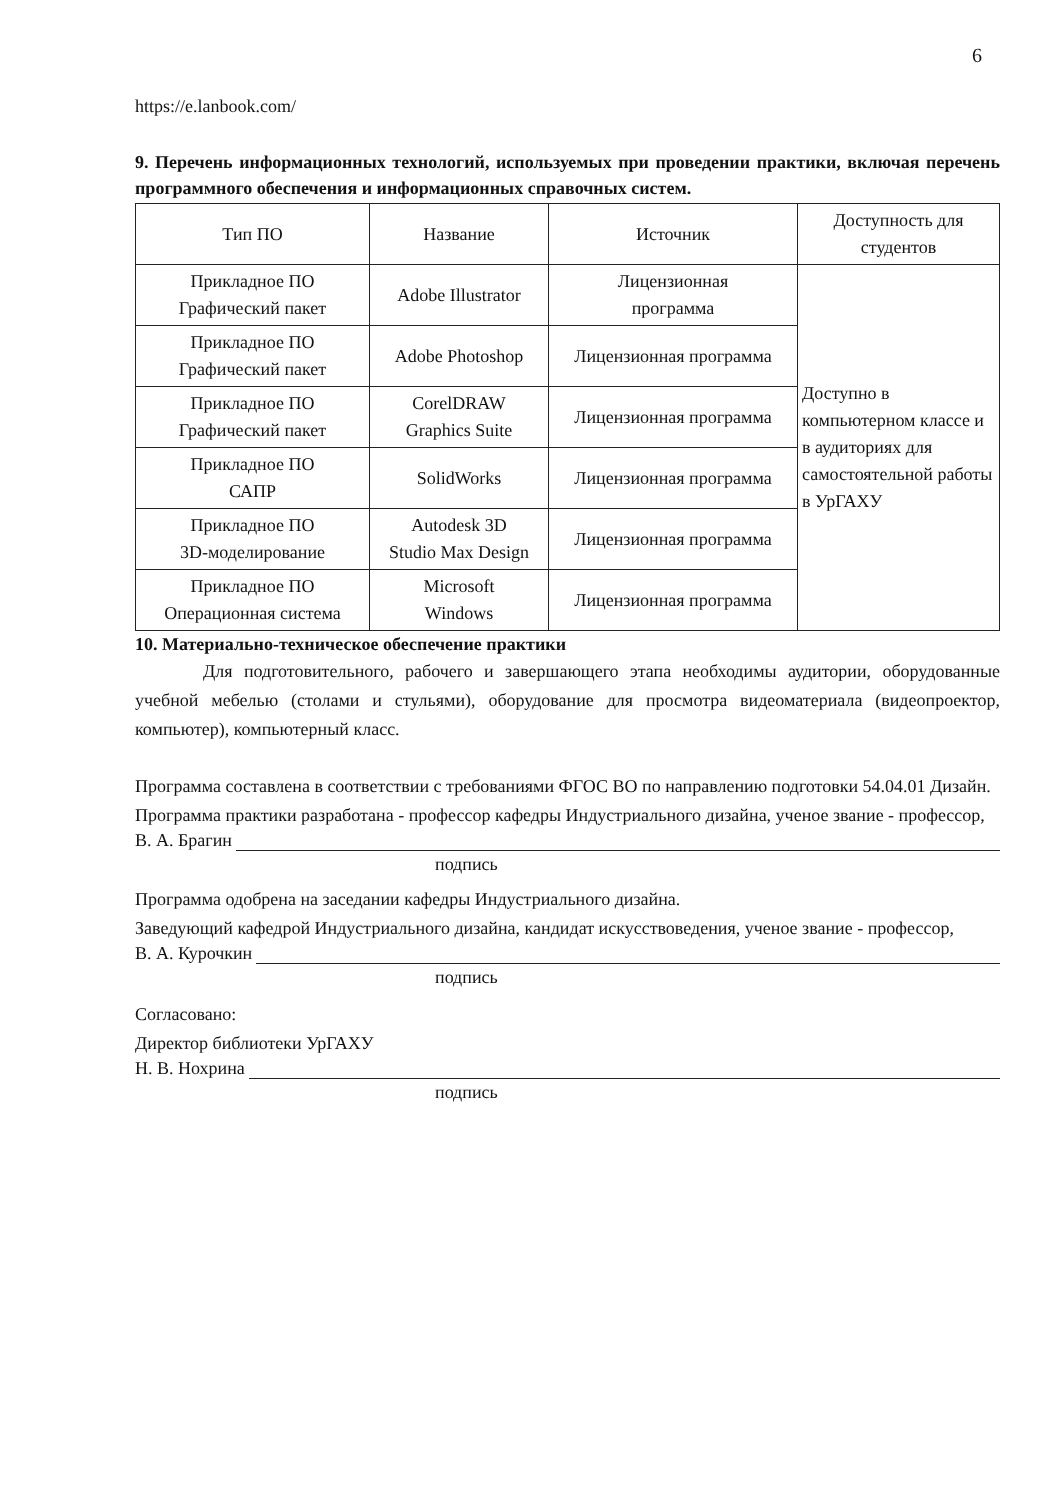6
https://e.lanbook.com/
9. Перечень информационных технологий, используемых при проведении практики, включая перечень программного обеспечения и информационных справочных систем.
| Тип ПО | Название | Источник | Доступность для студентов |
| Прикладное ПО Графический пакет | Adobe Illustrator | Лицензионная программа | Доступно в компьютерном классе и в аудиториях для самостоятельной работы в УрГАХУ |
| Прикладное ПО Графический пакет | Adobe Photoshop | Лицензионная программа | |
| Прикладное ПО Графический пакет | CorelDRAW Graphics Suite | Лицензионная программа | |
| Прикладное ПО САПР | SolidWorks | Лицензионная программа | |
| Прикладное ПО 3D-моделирование | Autodesk 3D Studio Max Design | Лицензионная программа | |
| Прикладное ПО Операционная система | Microsoft Windows | Лицензионная программа | |
10. Материально-техническое обеспечение практики
Для подготовительного, рабочего и завершающего этапа необходимы аудитории, оборудованные учебной мебелью (столами и стульями), оборудование для просмотра видеоматериала (видеопроектор, компьютер), компьютерный класс.
Программа составлена в соответствии с требованиями ФГОС ВО по направлению подготовки 54.04.01 Дизайн.
Программа практики разработана - профессор кафедры Индустриального дизайна, ученое звание - профессор,
В. А. Брагин
подпись
Программа одобрена на заседании кафедры Индустриального дизайна.
Заведующий кафедрой Индустриального дизайна, кандидат искусствоведения, ученое звание - профессор,
В. А. Курочкин
подпись
Согласовано:
Директор библиотеки УрГАХУ
Н. В. Нохрина
подпись